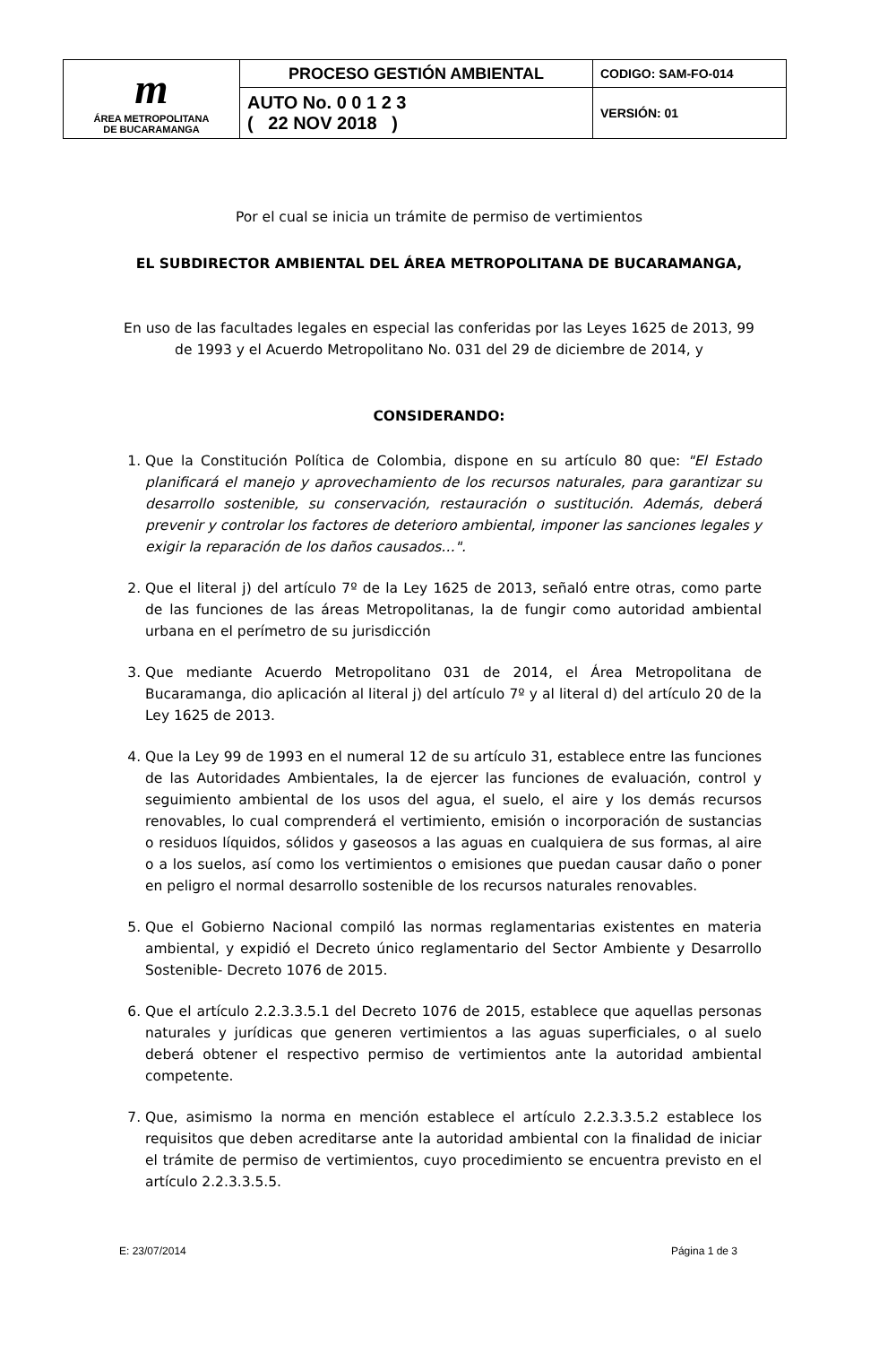| m ÁREA METROPOLITANA DE BUCARAMANGA | PROCESO GESTIÓN AMBIENTAL | CODIGO: SAM-FO-014 |
| | AUTO No. 0 0 1 2 3 ( 22 NOV 2018 ) | VERSIÓN: 01 |
Por el cual se inicia un trámite de permiso de vertimientos
EL SUBDIRECTOR AMBIENTAL DEL ÁREA METROPOLITANA DE BUCARAMANGA,
En uso de las facultades legales en especial las conferidas por las Leyes 1625 de 2013, 99 de 1993 y el Acuerdo Metropolitano No. 031 del 29 de diciembre de 2014, y
CONSIDERANDO:
1. Que la Constitución Política de Colombia, dispone en su artículo 80 que: "El Estado planificará el manejo y aprovechamiento de los recursos naturales, para garantizar su desarrollo sostenible, su conservación, restauración o sustitución. Además, deberá prevenir y controlar los factores de deterioro ambiental, imponer las sanciones legales y exigir la reparación de los daños causados…".
2. Que el literal j) del artículo 7º de la Ley 1625 de 2013, señaló entre otras, como parte de las funciones de las áreas Metropolitanas, la de fungir como autoridad ambiental urbana en el perímetro de su jurisdicción
3. Que mediante Acuerdo Metropolitano 031 de 2014, el Área Metropolitana de Bucaramanga, dio aplicación al literal j) del artículo 7º y al literal d) del artículo 20 de la Ley 1625 de 2013.
4. Que la Ley 99 de 1993 en el numeral 12 de su artículo 31, establece entre las funciones de las Autoridades Ambientales, la de ejercer las funciones de evaluación, control y seguimiento ambiental de los usos del agua, el suelo, el aire y los demás recursos renovables, lo cual comprenderá el vertimiento, emisión o incorporación de sustancias o residuos líquidos, sólidos y gaseosos a las aguas en cualquiera de sus formas, al aire o a los suelos, así como los vertimientos o emisiones que puedan causar daño o poner en peligro el normal desarrollo sostenible de los recursos naturales renovables.
5. Que el Gobierno Nacional compiló las normas reglamentarias existentes en materia ambiental, y expidió el Decreto único reglamentario del Sector Ambiente y Desarrollo Sostenible- Decreto 1076 de 2015.
6. Que el artículo 2.2.3.3.5.1 del Decreto 1076 de 2015, establece que aquellas personas naturales y jurídicas que generen vertimientos a las aguas superficiales, o al suelo deberá obtener el respectivo permiso de vertimientos ante la autoridad ambiental competente.
7. Que, asimismo la norma en mención establece el artículo 2.2.3.3.5.2 establece los requisitos que deben acreditarse ante la autoridad ambiental con la finalidad de iniciar el trámite de permiso de vertimientos, cuyo procedimiento se encuentra previsto en el artículo 2.2.3.3.5.5.
E: 23/07/2014 Página 1 de 3